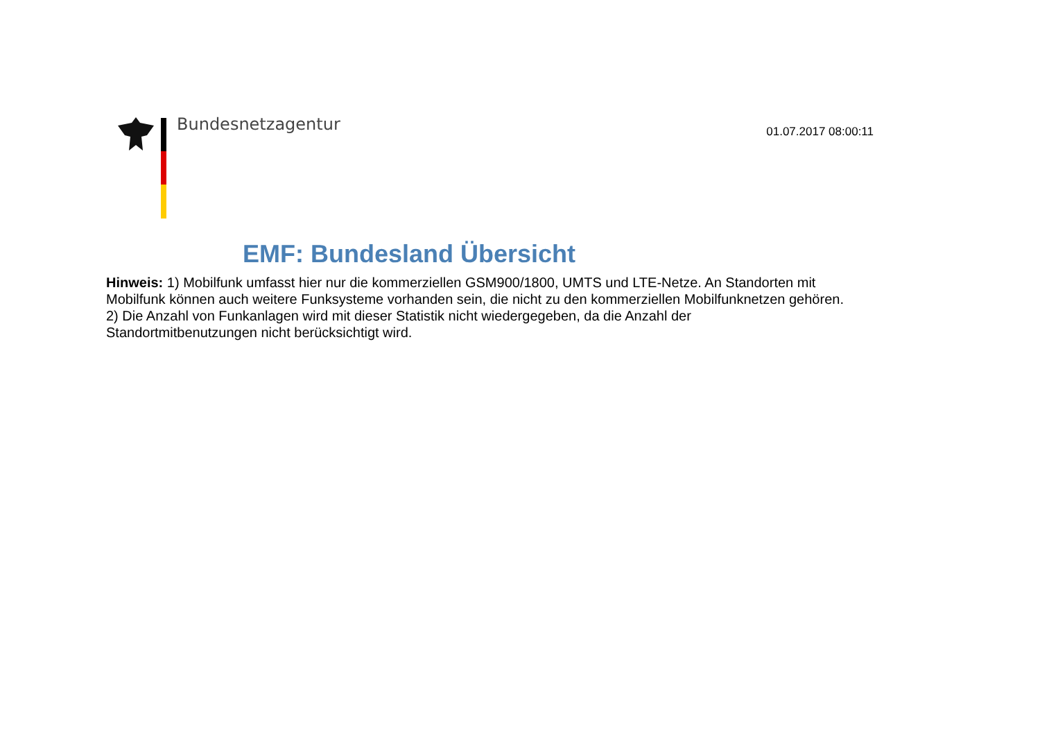Bundesnetzagentur 01.07.2017 08:00:11
EMF: Bundesland Übersicht
Hinweis: 1) Mobilfunk umfasst hier nur die kommerziellen GSM900/1800, UMTS und LTE-Netze. An Standorten mit Mobilfunk können auch weitere Funksysteme vorhanden sein, die nicht zu den kommerziellen Mobilfunknetzen gehören.
2) Die Anzahl von Funkanlagen wird mit dieser Statistik nicht wiedergegeben, da die Anzahl der
Standortmitbenutzungen nicht berücksichtigt wird.